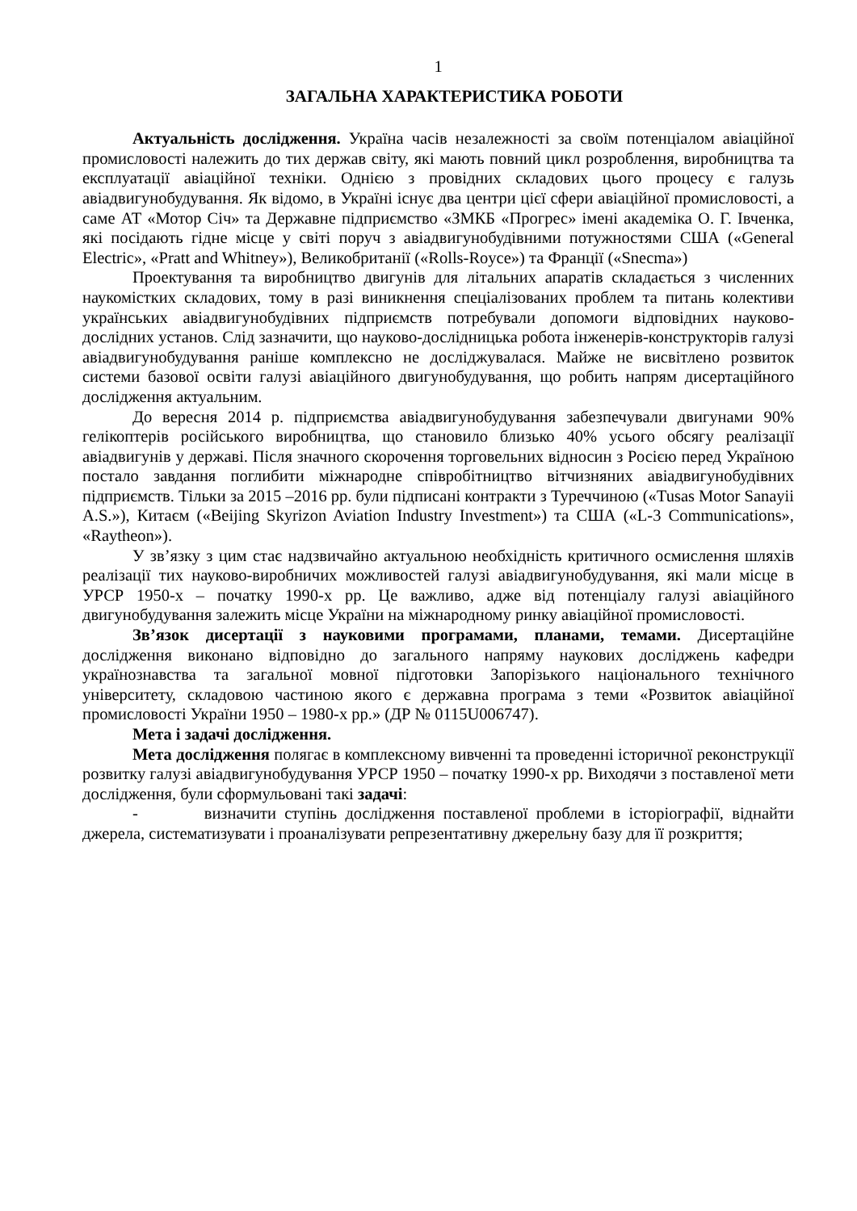1
ЗАГАЛЬНА ХАРАКТЕРИСТИКА РОБОТИ
Актуальність дослідження. Україна часів незалежності за своїм потенціалом авіаційної промисловості належить до тих держав світу, які мають повний цикл розроблення, виробництва та експлуатації авіаційної техніки. Однією з провідних складових цього процесу є галузь авіадвигунобудування. Як відомо, в Україні існує два центри цієї сфери авіаційної промисловості, а саме АТ «Мотор Січ» та Державне підприємство «ЗМКБ «Прогрес» імені академіка О. Г. Івченка, які посідають гідне місце у світі поруч з авіадвигунобудівними потужностями США («General Electric», «Pratt and Whitney»), Великобританії («Rolls-Royce») та Франції («Snecma»)
Проектування та виробництво двигунів для літальних апаратів складається з численних наукомістких складових, тому в разі виникнення спеціалізованих проблем та питань колективи українських авіадвигунобудівних підприємств потребували допомоги відповідних науково-дослідних установ. Слід зазначити, що науково-дослідницька робота інженерів-конструкторів галузі авіадвигунобудування раніше комплексно не досліджувалася. Майже не висвітлено розвиток системи базової освіти галузі авіаційного двигунобудування, що робить напрям дисертаційного дослідження актуальним.
До вересня 2014 р. підприємства авіадвигунобудування забезпечували двигунами 90% гелікоптерів російського виробництва, що становило близько 40% усього обсягу реалізації авіадвигунів у державі. Після значного скорочення торговельних відносин з Росією перед Україною постало завдання поглибити міжнародне співробітництво вітчизняних авіадвигунобудівних підприємств. Тільки за 2015 –2016 рр. були підписані контракти з Туреччиною («Tusas Motor Sanayii A.S.»), Китаєм («Beijing Skyrizon Aviation Industry Investment») та США («L-3 Communications», «Raytheon»).
У зв’язку з цим стає надзвичайно актуальною необхідність критичного осмислення шляхів реалізації тих науково-виробничих можливостей галузі авіадвигунобудування, які мали місце в УРСР 1950-х – початку 1990-х рр. Це важливо, адже від потенціалу галузі авіаційного двигунобудування залежить місце України на міжнародному ринку авіаційної промисловості.
Зв’язок дисертації з науковими програмами, планами, темами. Дисертаційне дослідження виконано відповідно до загального напряму наукових досліджень кафедри українознавства та загальної мовної підготовки Запорізького національного технічного університету, складовою частиною якого є державна програма з теми «Розвиток авіаційної промисловості України 1950 – 1980-х рр.» (ДР № 0115U006747).
Мета і задачі дослідження.
Мета дослідження полягає в комплексному вивченні та проведенні історичної реконструкції розвитку галузі авіадвигунобудування УРСР 1950 – початку 1990-х рр. Виходячи з поставленої мети дослідження, були сформульовані такі задачі:
- визначити ступінь дослідження поставленої проблеми в історіографії, віднайти джерела, систематизувати і проаналізувати репрезентативну джерельну базу для її розкриття;